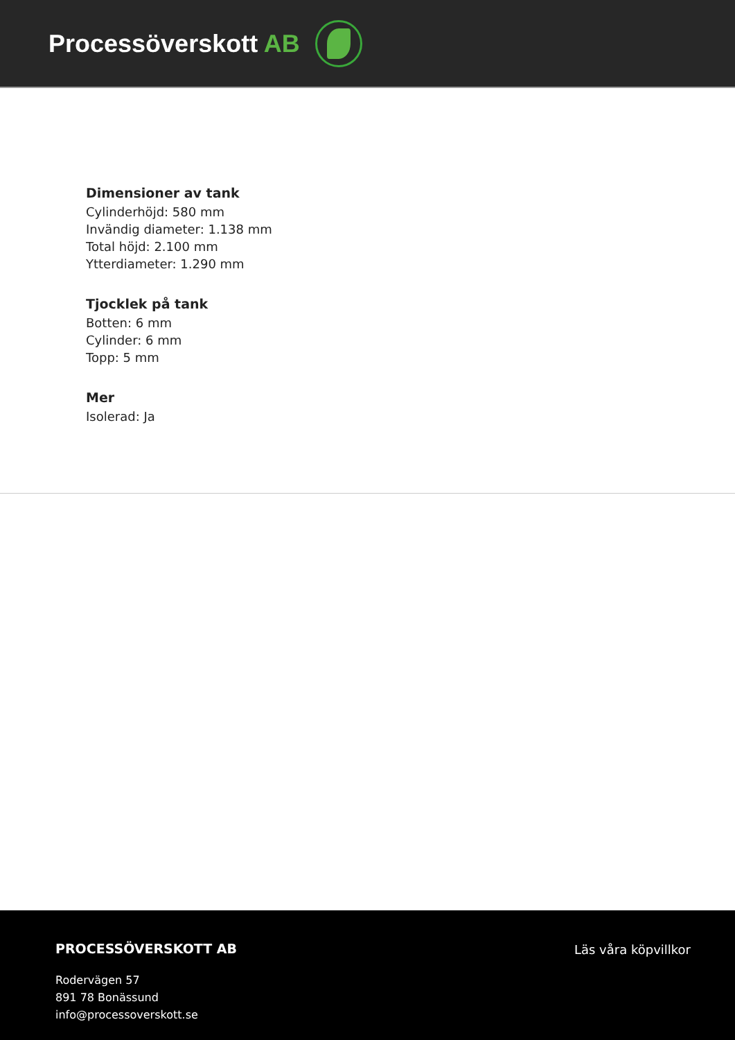Processöverskott AB
Dimensioner av tank
Cylinderhöjd: 580 mm
Invändig diameter: 1.138 mm
Total höjd: 2.100 mm
Ytterdiameter: 1.290 mm
Tjocklek på tank
Botten: 6 mm
Cylinder: 6 mm
Topp: 5 mm
Mer
Isolerad: Ja
PROCESSÖVERSKOTT AB
Rodervägen 57
891 78 Bonässund
info@processoverskott.se
Läs våra köpvillkor